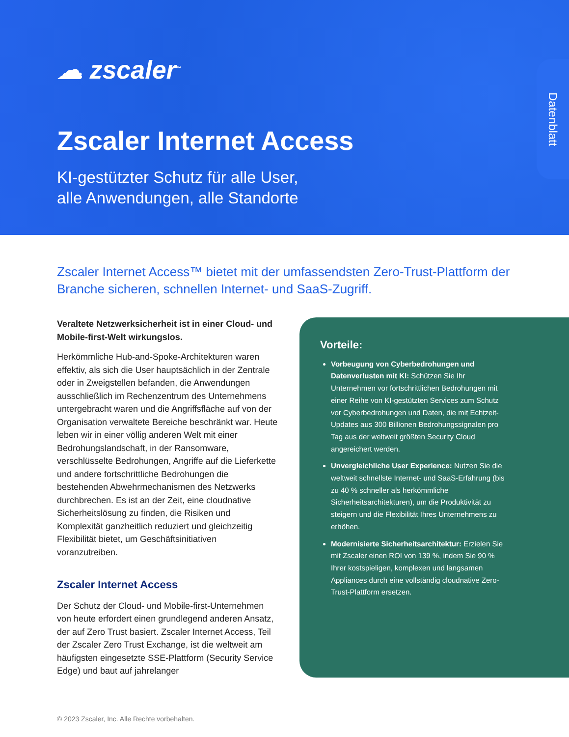☁ zscaler<sup>™</sup>
Datenblatt
Zscaler Internet Access
KI-gestützter Schutz für alle User,
alle Anwendungen, alle Standorte
Zscaler Internet Access™ bietet mit der umfassendsten Zero-Trust-Plattform der Branche sicheren, schnellen Internet- und SaaS-Zugriff.
Veraltete Netzwerksicherheit ist in einer Cloud- und Mobile-first-Welt wirkungslos.
Herkömmliche Hub-and-Spoke-Architekturen waren effektiv, als sich die User hauptsächlich in der Zentrale oder in Zweigstellen befanden, die Anwendungen ausschließlich im Rechenzentrum des Unternehmens untergebracht waren und die Angriffsfläche auf von der Organisation verwaltete Bereiche beschränkt war. Heute leben wir in einer völlig anderen Welt mit einer Bedrohungslandschaft, in der Ransomware, verschlüsselte Bedrohungen, Angriffe auf die Lieferkette und andere fortschrittliche Bedrohungen die bestehenden Abwehrmechanismen des Netzwerks durchbrechen. Es ist an der Zeit, eine cloudnative Sicherheitslösung zu finden, die Risiken und Komplexität ganzheitlich reduziert und gleichzeitig Flexibilität bietet, um Geschäftsinitiativen voranzutreiben.
Zscaler Internet Access
Der Schutz der Cloud- und Mobile-first-Unternehmen von heute erfordert einen grundlegend anderen Ansatz, der auf Zero Trust basiert. Zscaler Internet Access, Teil der Zscaler Zero Trust Exchange, ist die weltweit am häufigsten eingesetzte SSE-Plattform (Security Service Edge) und baut auf jahrelanger
Vorteile:
Vorbeugung von Cyberbedrohungen und Datenverlusten mit KI: Schützen Sie Ihr Unternehmen vor fortschrittlichen Bedrohungen mit einer Reihe von KI-gestützten Services zum Schutz vor Cyberbedrohungen und Daten, die mit Echtzeit-Updates aus 300 Billionen Bedrohungssignalen pro Tag aus der weltweit größten Security Cloud angereichert werden.
Unvergleichliche User Experience: Nutzen Sie die weltweit schnellste Internet- und SaaS-Erfahrung (bis zu 40 % schneller als herkömmliche Sicherheitsarchitekturen), um die Produktivität zu steigern und die Flexibilität Ihres Unternehmens zu erhöhen.
Modernisierte Sicherheitsarchitektur: Erzielen Sie mit Zscaler einen ROI von 139 %, indem Sie 90 % Ihrer kostspieligen, komplexen und langsamen Appliances durch eine vollständig cloudnative Zero-Trust-Plattform ersetzen.
© 2023 Zscaler, Inc. Alle Rechte vorbehalten.